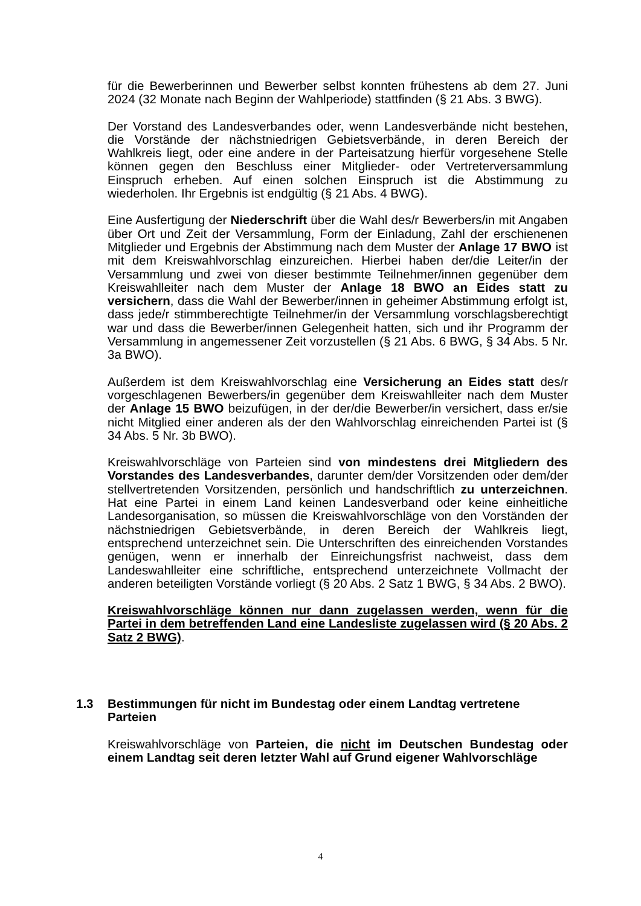für die Bewerberinnen und Bewerber selbst konnten frühestens ab dem 27. Juni 2024 (32 Monate nach Beginn der Wahlperiode) stattfinden (§ 21 Abs. 3 BWG).
Der Vorstand des Landesverbandes oder, wenn Landesverbände nicht bestehen, die Vorstände der nächstniedrigen Gebietsverbände, in deren Bereich der Wahlkreis liegt, oder eine andere in der Parteisatzung hierfür vorgesehene Stelle können gegen den Beschluss einer Mitglieder- oder Vertreterversammlung Einspruch erheben. Auf einen solchen Einspruch ist die Abstimmung zu wiederholen. Ihr Ergebnis ist endgültig (§ 21 Abs. 4 BWG).
Eine Ausfertigung der Niederschrift über die Wahl des/r Bewerbers/in mit Angaben über Ort und Zeit der Versammlung, Form der Einladung, Zahl der erschienenen Mitglieder und Ergebnis der Abstimmung nach dem Muster der Anlage 17 BWO ist mit dem Kreiswahlvorschlag einzureichen. Hierbei haben der/die Leiter/in der Versammlung und zwei von dieser bestimmte Teilnehmer/innen gegenüber dem Kreiswahlleiter nach dem Muster der Anlage 18 BWO an Eides statt zu versichern, dass die Wahl der Bewerber/innen in geheimer Abstimmung erfolgt ist, dass jede/r stimmberechtigte Teilnehmer/in der Versammlung vorschlagsberechtigt war und dass die Bewerber/innen Gelegenheit hatten, sich und ihr Programm der Versammlung in angemessener Zeit vorzustellen (§ 21 Abs. 6 BWG, § 34 Abs. 5 Nr. 3a BWO).
Außerdem ist dem Kreiswahlvorschlag eine Versicherung an Eides statt des/r vorgeschlagenen Bewerbers/in gegenüber dem Kreiswahlleiter nach dem Muster der Anlage 15 BWO beizufügen, in der der/die Bewerber/in versichert, dass er/sie nicht Mitglied einer anderen als der den Wahlvorschlag einreichenden Partei ist (§ 34 Abs. 5 Nr. 3b BWO).
Kreiswahlvorschläge von Parteien sind von mindestens drei Mitgliedern des Vorstandes des Landesverbandes, darunter dem/der Vorsitzenden oder dem/der stellvertretenden Vorsitzenden, persönlich und handschriftlich zu unterzeichnen. Hat eine Partei in einem Land keinen Landesverband oder keine einheitliche Landesorganisation, so müssen die Kreiswahlvorschläge von den Vorständen der nächstniedrigen Gebietsverbände, in deren Bereich der Wahlkreis liegt, entsprechend unterzeichnet sein. Die Unterschriften des einreichenden Vorstandes genügen, wenn er innerhalb der Einreichungsfrist nachweist, dass dem Landeswahlleiter eine schriftliche, entsprechend unterzeichnete Vollmacht der anderen beteiligten Vorstände vorliegt (§ 20 Abs. 2 Satz 1 BWG, § 34 Abs. 2 BWO).
Kreiswahlvorschläge können nur dann zugelassen werden, wenn für die Partei in dem betreffenden Land eine Landesliste zugelassen wird (§ 20 Abs. 2 Satz 2 BWG).
1.3 Bestimmungen für nicht im Bundestag oder einem Landtag vertretene Parteien
Kreiswahlvorschläge von Parteien, die nicht im Deutschen Bundestag oder einem Landtag seit deren letzter Wahl auf Grund eigener Wahlvorschläge
4